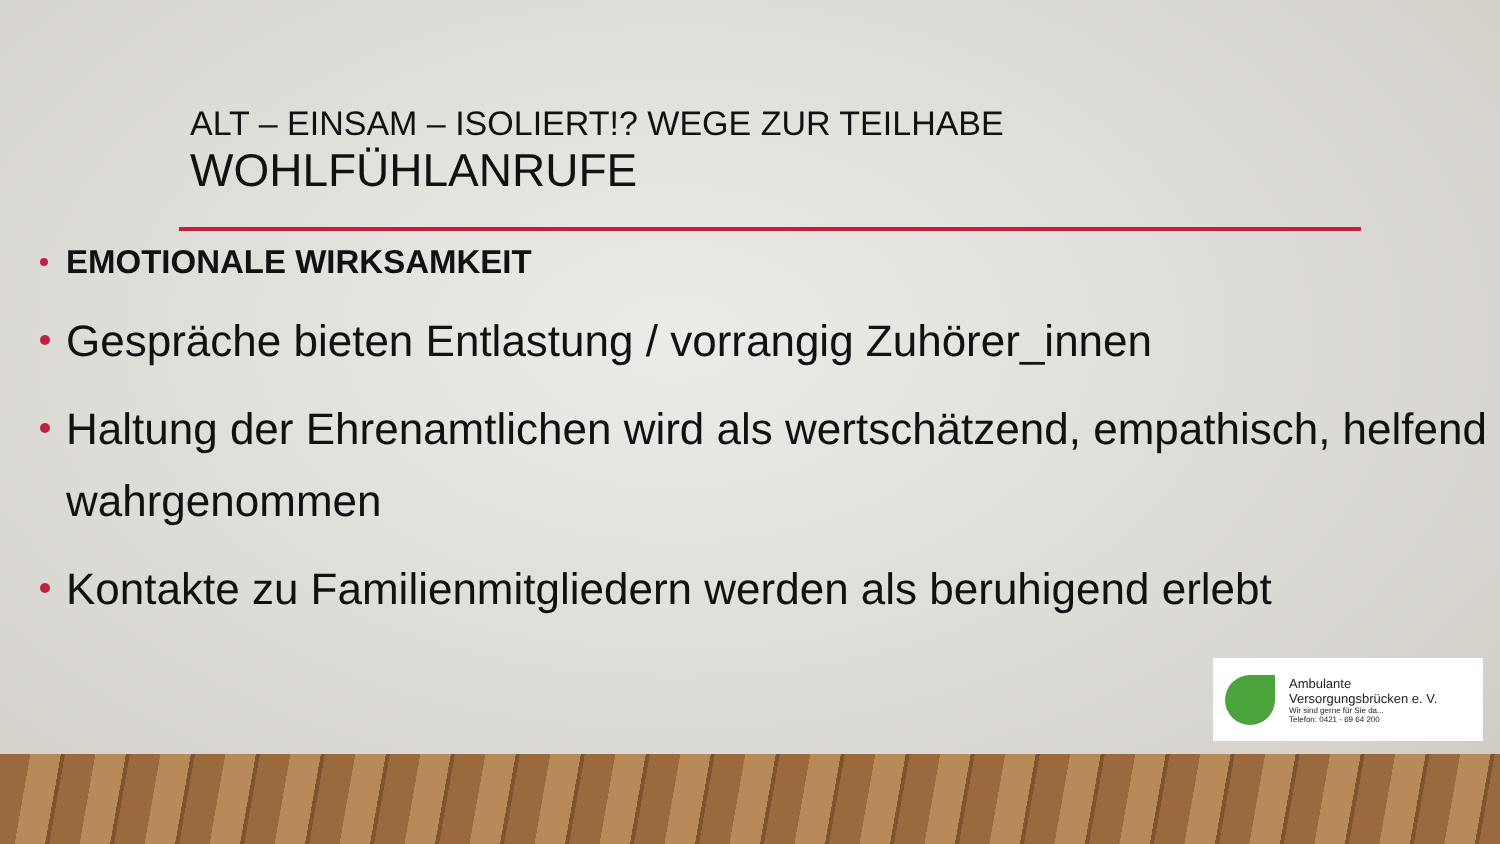ALT – EINSAM – ISOLIERT!? WEGE ZUR TEILHABE
WOHLFÜHLANRUFE
EMOTIONALE WIRKSAMKEIT
Gespräche bieten Entlastung / vorrangig Zuhörer_innen
Haltung der Ehrenamtlichen wird als wertschätzend, empathisch, helfend wahrgenommen
Kontakte zu Familienmitgliedern werden als beruhigend erlebt
Ambulante
Versorgungsbrücken e. V.
Wir sind gerne für Sie da...
Telefon: 0421 - 69 64 200